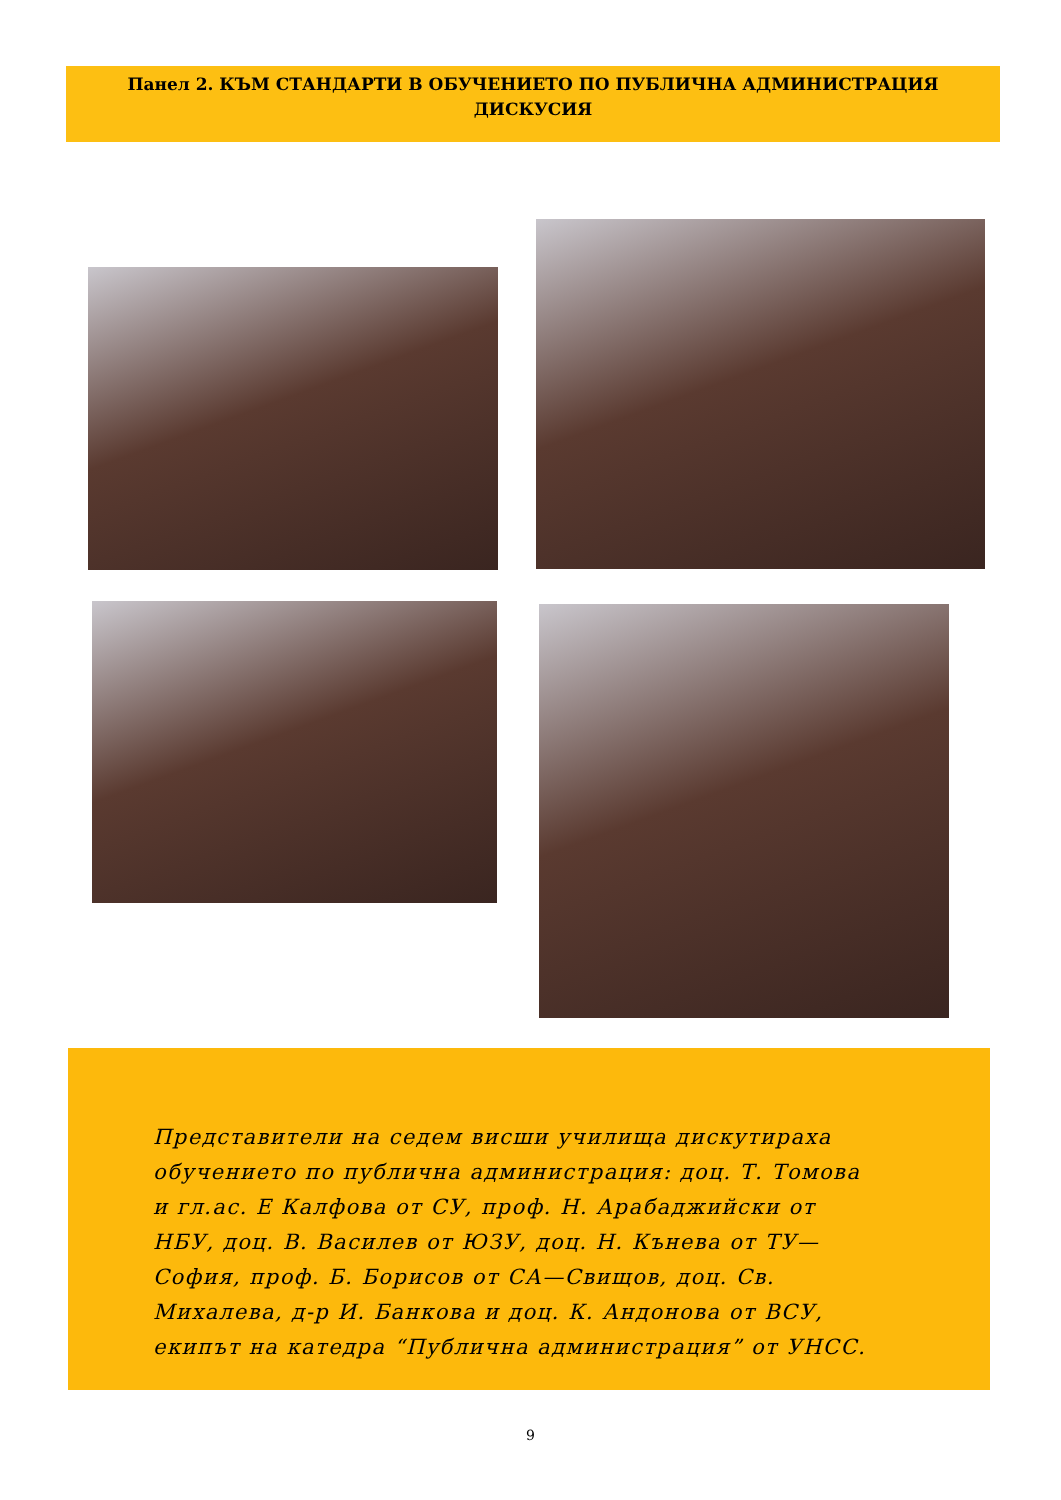Панел 2. КЪМ СТАНДАРТИ В ОБУЧЕНИЕТО ПО ПУБЛИЧНА АДМИНИСТРАЦИЯ
ДИСКУСИЯ
Представители на седем висши училища дискутираха обучението по публична администрация: доц. Т. Томова и гл.ас. Е Калфова от СУ, проф. Н. Арабаджийски от НБУ, доц. В. Василев от ЮЗУ, доц. Н. Кънева от ТУ—София, проф. Б. Борисов от СА—Свищов, доц. Св. Михалева, д-р И. Банкова и доц. К. Андонова от ВСУ, екипът на катедра “Публична администрация” от УНСС.
9